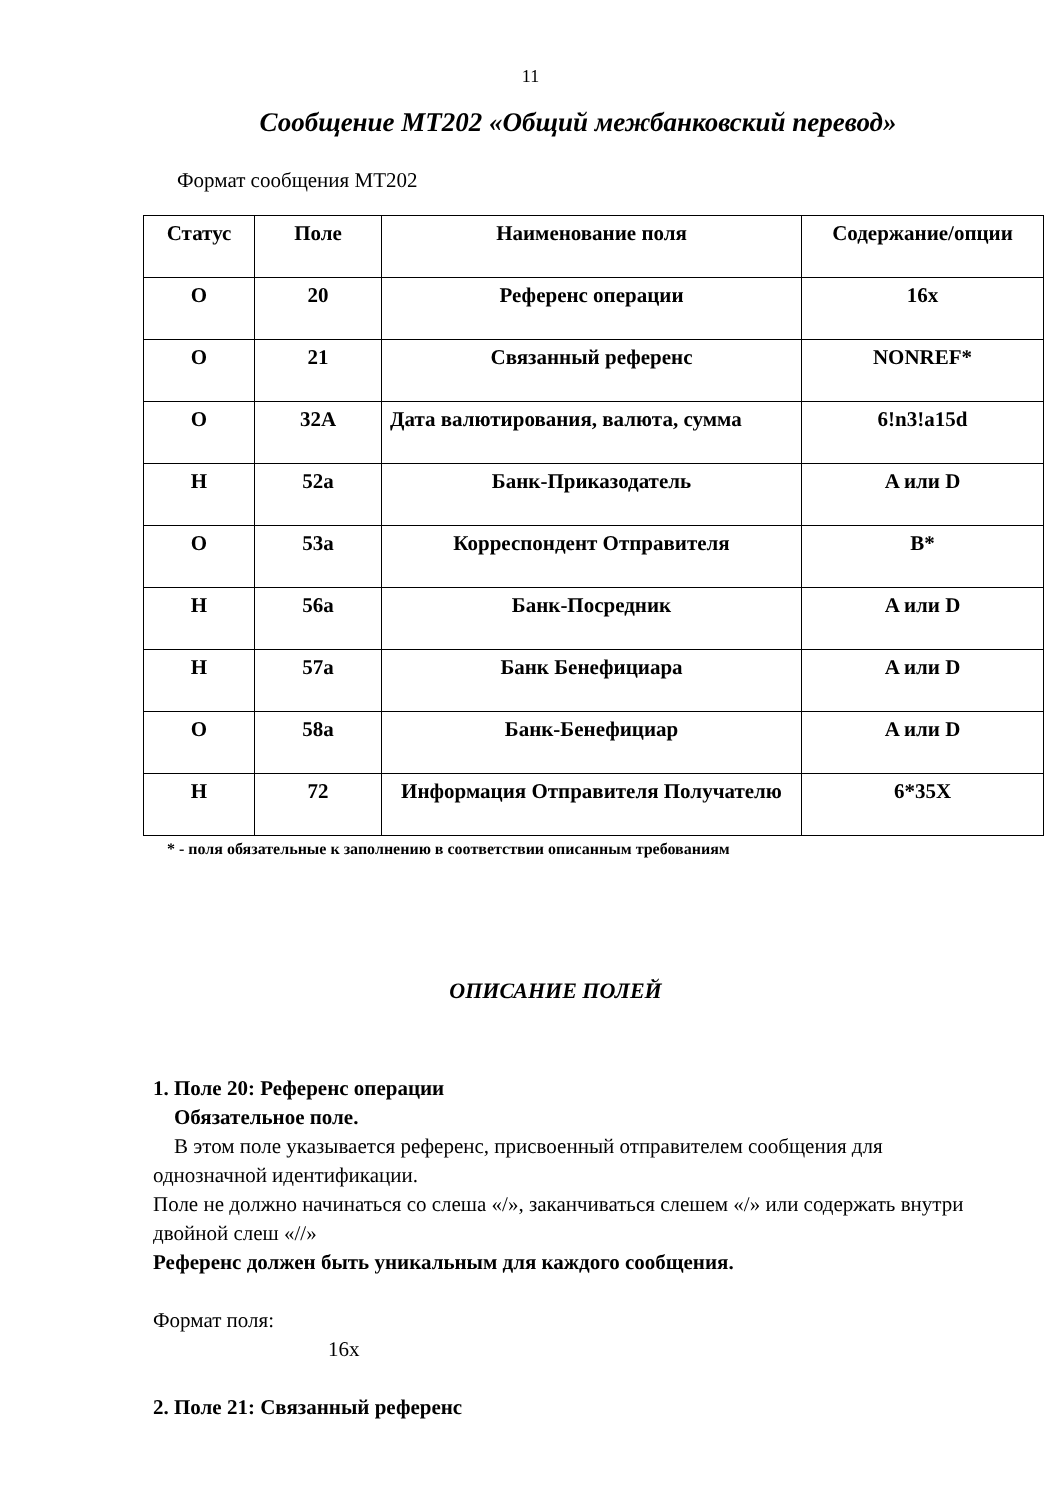11
Сообщение МТ202 «Общий межбанковский перевод»
Формат сообщения МТ202
| Статус | Поле | Наименование поля | Содержание/опции |
| --- | --- | --- | --- |
| O | 20 | Референс операции | 16x |
| O | 21 | Связанный референс | NONREF* |
| O | 32A | Дата валютирования, валюта, сумма | 6!n3!a15d |
| Н | 52a | Банк-Приказодатель | A или D |
| O | 53a | Корреспондент Отправителя | B* |
| Н | 56a | Банк-Посредник | A или D |
| Н | 57a | Банк Бенефициара | A или D |
| O | 58a | Банк-Бенефициар | A или D |
| Н | 72 | Информация Отправителя Получателю | 6*35X |
* - поля обязательные к заполнению в соответствии описанным требованиям
ОПИСАНИЕ ПОЛЕЙ
1. Поле 20: Референс операции
Обязательное поле.
В этом поле указывается референс, присвоенный отправителем сообщения для однозначной идентификации.
Поле не должно начинаться со слеша «/», заканчиваться слешем «/» или содержать внутри двойной слеш «//»
Референс должен быть уникальным для каждого сообщения.
Формат поля:
16x
2. Поле 21: Связанный референс